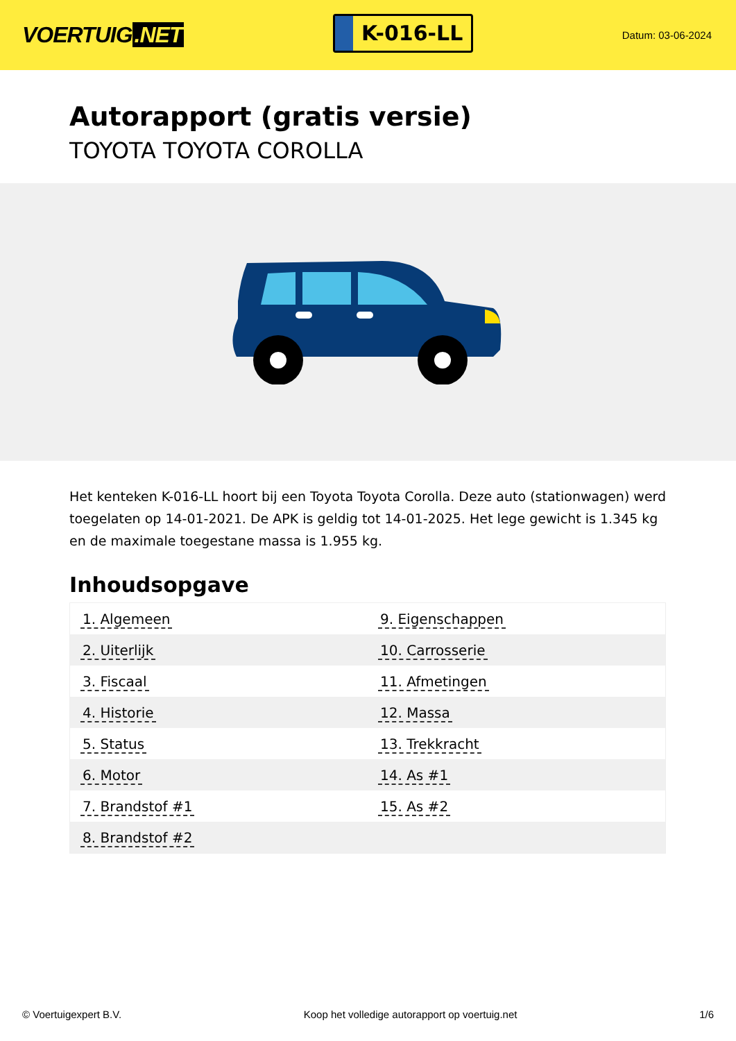VOERTUIG.NET
K-016-LL
Datum: 03-06-2024
Autorapport (gratis versie)
TOYOTA TOYOTA COROLLA
Het kenteken K-016-LL hoort bij een Toyota Toyota Corolla. Deze auto (stationwagen) werd toegelaten op 14-01-2021. De APK is geldig tot 14-01-2025. Het lege gewicht is 1.345 kg en de maximale toegestane massa is 1.955 kg.
Inhoudsopgave
| 1. Algemeen | 9. Eigenschappen |
| 2. Uiterlijk | 10. Carrosserie |
| 3. Fiscaal | 11. Afmetingen |
| 4. Historie | 12. Massa |
| 5. Status | 13. Trekkracht |
| 6. Motor | 14. As #1 |
| 7. Brandstof #1 | 15. As #2 |
| 8. Brandstof #2 | |
© Voertuigexpert B.V. Koop het volledige autorapport op voertuig.net
1/6